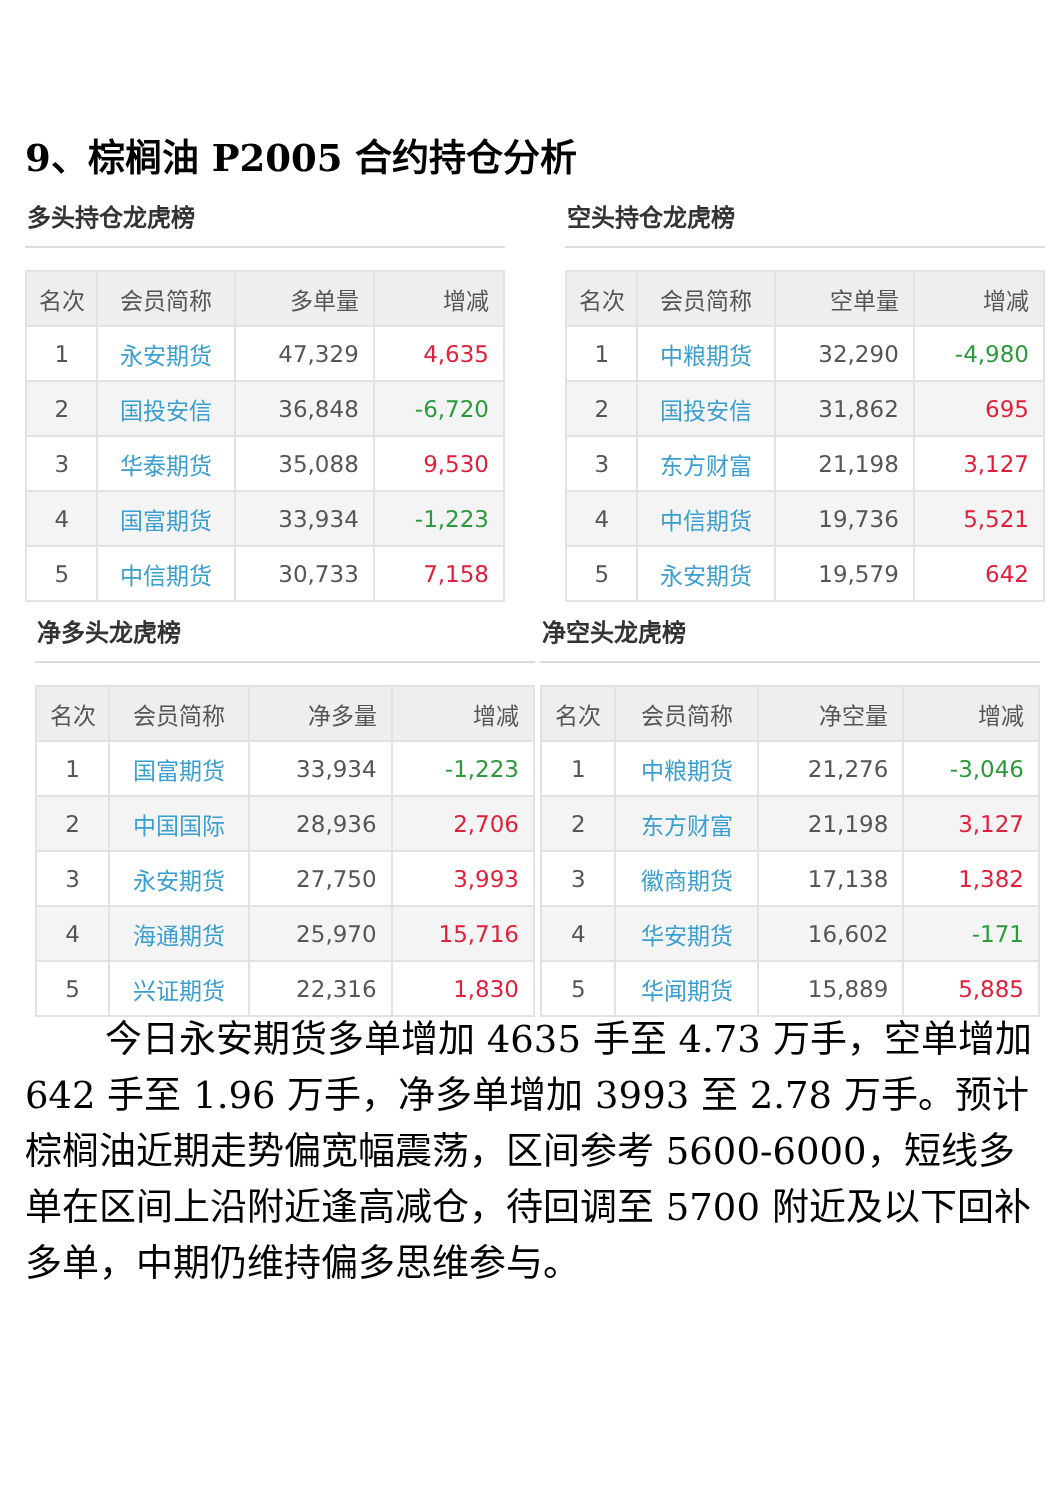9、棕榈油 P2005 合约持仓分析
多头持仓龙虎榜
| 名次 | 会员简称 | 多单量 | 增减 |
| --- | --- | --- | --- |
| 1 | 永安期货 | 47,329 | 4,635 |
| 2 | 国投安信 | 36,848 | -6,720 |
| 3 | 华泰期货 | 35,088 | 9,530 |
| 4 | 国富期货 | 33,934 | -1,223 |
| 5 | 中信期货 | 30,733 | 7,158 |
空头持仓龙虎榜
| 名次 | 会员简称 | 空单量 | 增减 |
| --- | --- | --- | --- |
| 1 | 中粮期货 | 32,290 | -4,980 |
| 2 | 国投安信 | 31,862 | 695 |
| 3 | 东方财富 | 21,198 | 3,127 |
| 4 | 中信期货 | 19,736 | 5,521 |
| 5 | 永安期货 | 19,579 | 642 |
净多头龙虎榜
| 名次 | 会员简称 | 净多量 | 增减 |
| --- | --- | --- | --- |
| 1 | 国富期货 | 33,934 | -1,223 |
| 2 | 中国国际 | 28,936 | 2,706 |
| 3 | 永安期货 | 27,750 | 3,993 |
| 4 | 海通期货 | 25,970 | 15,716 |
| 5 | 兴证期货 | 22,316 | 1,830 |
净空头龙虎榜
| 名次 | 会员简称 | 净空量 | 增减 |
| --- | --- | --- | --- |
| 1 | 中粮期货 | 21,276 | -3,046 |
| 2 | 东方财富 | 21,198 | 3,127 |
| 3 | 徽商期货 | 17,138 | 1,382 |
| 4 | 华安期货 | 16,602 | -171 |
| 5 | 华闻期货 | 15,889 | 5,885 |
今日永安期货多单增加 4635 手至 4.73 万手，空单增加 642 手至 1.96 万手，净多单增加 3993 至 2.78 万手。预计棕榈油近期走势偏宽幅震荡，区间参考 5600-6000，短线多单在区间上沿附近逢高减仓，待回调至 5700 附近及以下回补多单，中期仍维持偏多思维参与。